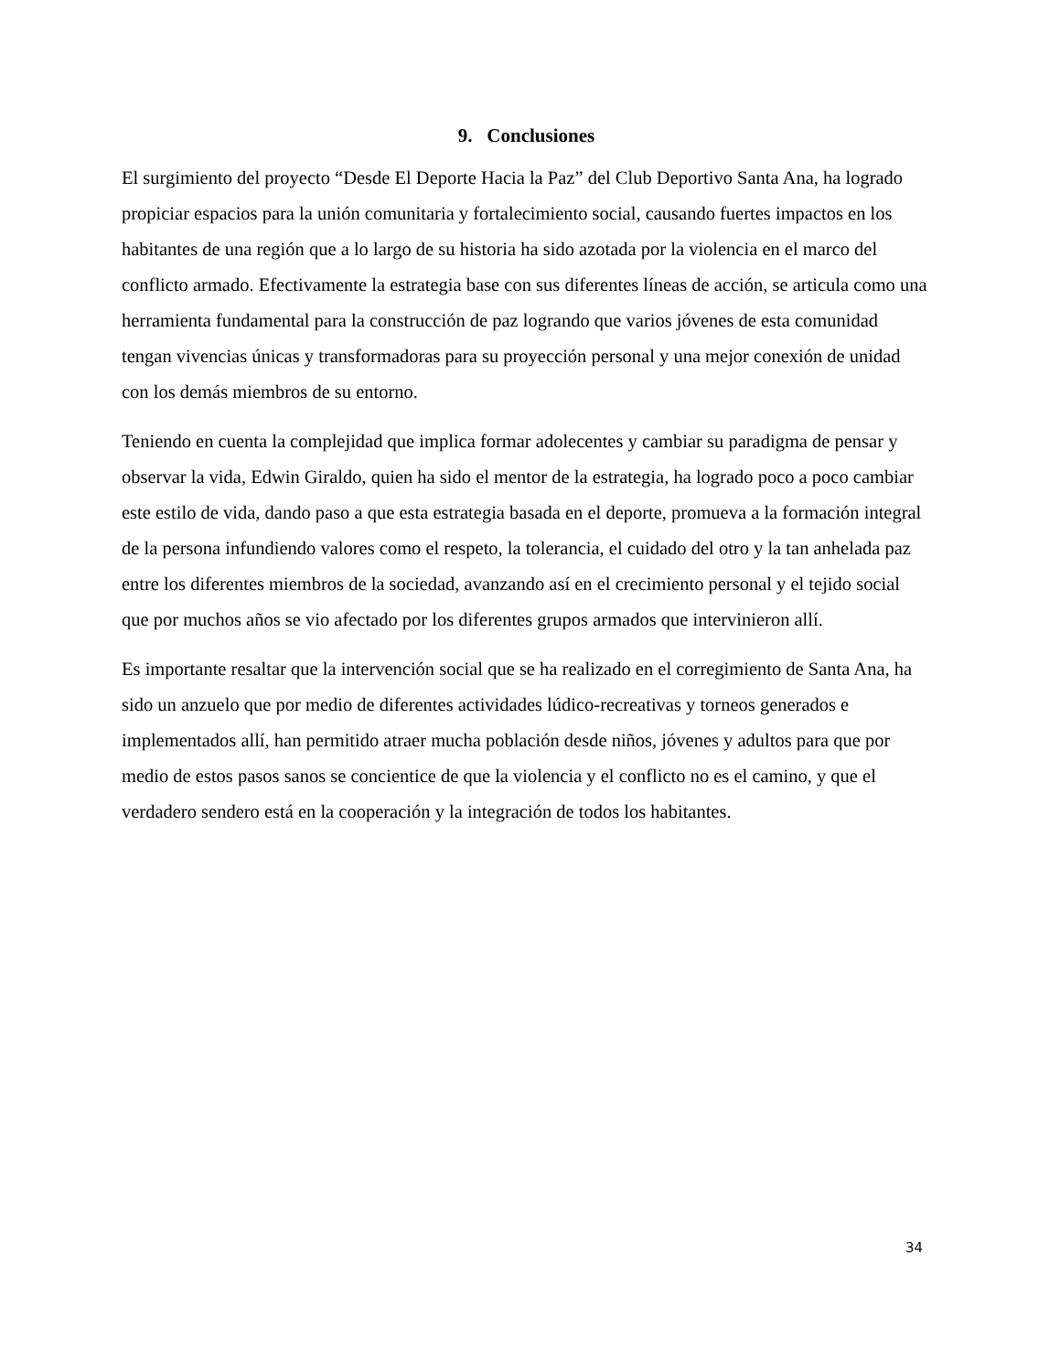9. Conclusiones
El surgimiento del proyecto “Desde El Deporte Hacia la Paz” del Club Deportivo Santa Ana, ha logrado propiciar espacios para la unión comunitaria y fortalecimiento social, causando fuertes impactos en los habitantes de una región que a lo largo de su historia ha sido azotada por la violencia en el marco del conflicto armado. Efectivamente la estrategia base con sus diferentes líneas de acción, se articula como una herramienta fundamental para la construcción de paz logrando que varios jóvenes de esta comunidad tengan vivencias únicas y transformadoras para su proyección personal y una mejor conexión de unidad con los demás miembros de su entorno.
Teniendo en cuenta la complejidad que implica formar adolecentes y cambiar su paradigma de pensar y observar la vida, Edwin Giraldo, quien ha sido el mentor de la estrategia, ha logrado poco a poco cambiar este estilo de vida, dando paso a que esta estrategia basada en el deporte, promueva a la formación integral de la persona infundiendo valores como el respeto, la tolerancia, el cuidado del otro y la tan anhelada paz entre los diferentes miembros de la sociedad, avanzando así en el crecimiento personal y el tejido social que por muchos años se vio afectado por los diferentes grupos armados que intervinieron allí.
Es importante resaltar que la intervención social que se ha realizado en el corregimiento de Santa Ana, ha sido un anzuelo que por medio de diferentes actividades lúdico-recreativas y torneos generados e implementados allí, han permitido atraer mucha población desde niños, jóvenes y adultos para que por medio de estos pasos sanos se concientice de que la violencia y el conflicto no es el camino, y que el verdadero sendero está en la cooperación y la integración de todos los habitantes.
34